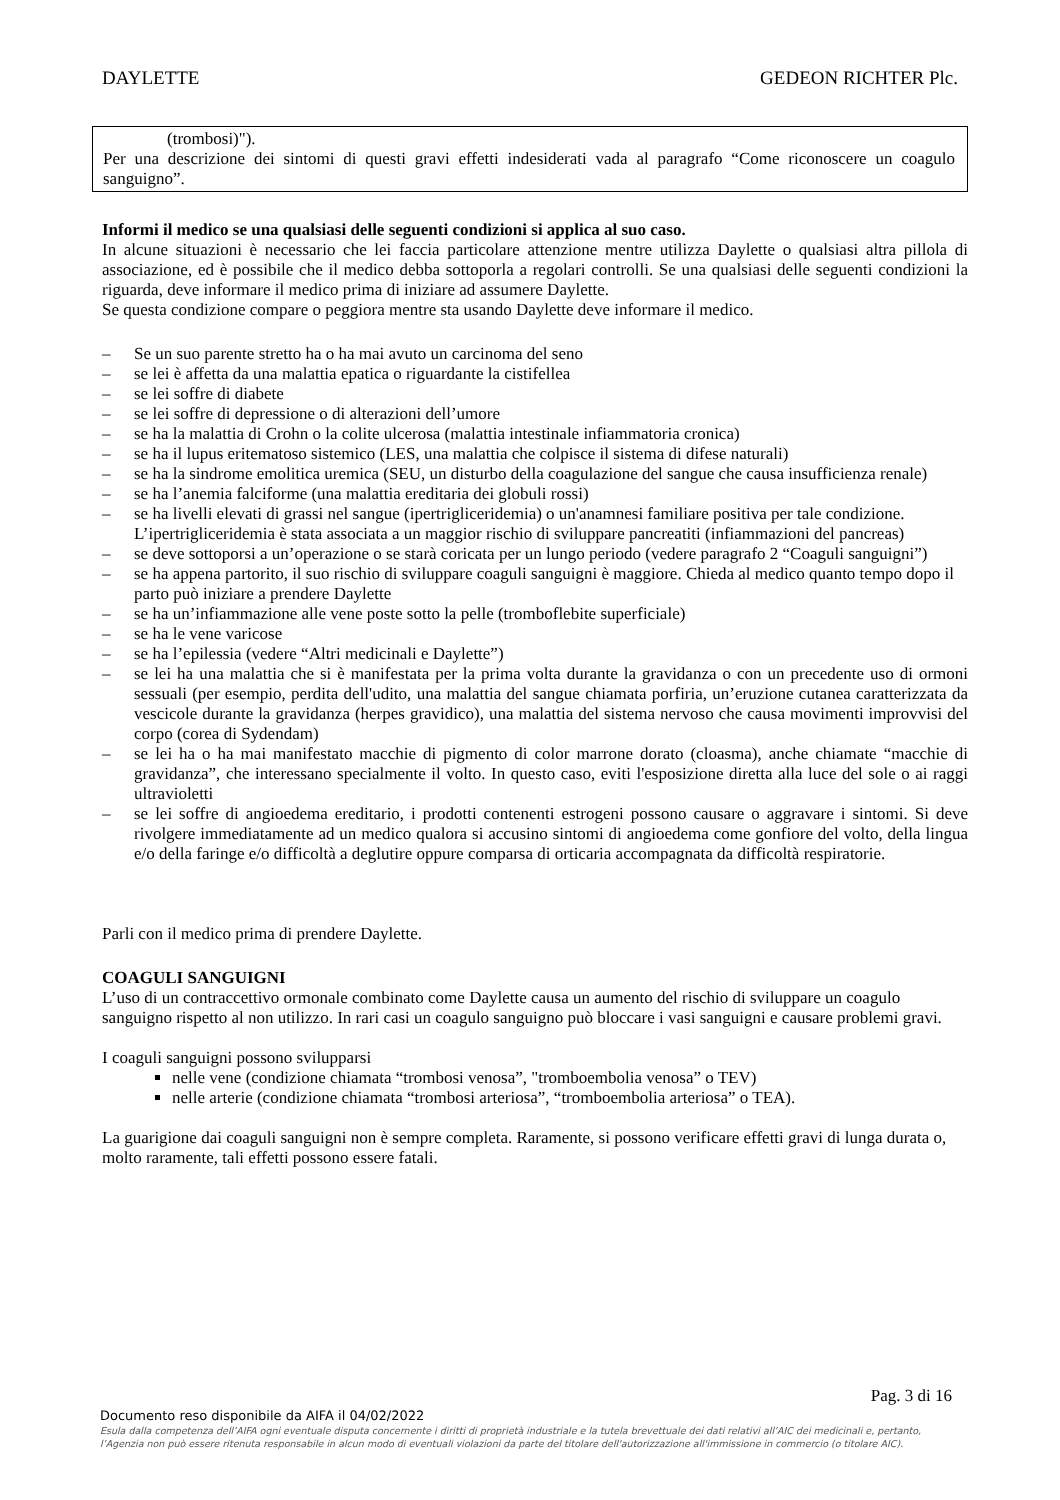DAYLETTE GEDEON RICHTER Plc.
(trombosi)").
Per una descrizione dei sintomi di questi gravi effetti indesiderati vada al paragrafo “Come riconoscere un coagulo sanguigno”.
Informi il medico se una qualsiasi delle seguenti condizioni si applica al suo caso.
In alcune situazioni è necessario che lei faccia particolare attenzione mentre utilizza Daylette o qualsiasi altra pillola di associazione, ed è possibile che il medico debba sottoporla a regolari controlli. Se una qualsiasi delle seguenti condizioni la riguarda, deve informare il medico prima di iniziare ad assumere Daylette.
Se questa condizione compare o peggiora mentre sta usando Daylette deve informare il medico.
– Se un suo parente stretto ha o ha mai avuto un carcinoma del seno
– se lei è affetta da una malattia epatica o riguardante la cistifellea
– se lei soffre di diabete
– se lei soffre di depressione o di alterazioni dell’umore
– se ha la malattia di Crohn o la colite ulcerosa (malattia intestinale infiammatoria cronica)
– se ha il lupus eritematoso sistemico (LES, una malattia che colpisce il sistema di difese naturali)
– se ha la sindrome emolitica uremica (SEU, un disturbo della coagulazione del sangue che causa insufficienza renale)
– se ha l’anemia falciforme (una malattia ereditaria dei globuli rossi)
– se ha livelli elevati di grassi nel sangue (ipertrigliceridemia) o un'anamnesi familiare positiva per tale condizione. L’ipertrigliceridemia è stata associata a un maggior rischio di sviluppare pancreatiti (infiammazioni del pancreas)
– se deve sottoporsi a un’operazione o se starà coricata per un lungo periodo (vedere paragrafo 2 “Coaguli sanguigni”)
– se ha appena partorito, il suo rischio di sviluppare coaguli sanguigni è maggiore. Chieda al medico quanto tempo dopo il parto può iniziare a prendere Daylette
– se ha un’infiammazione alle vene poste sotto la pelle (tromboflebite superficiale)
– se ha le vene varicose
– se ha l’epilessia (vedere “Altri medicinali e Daylette”)
– se lei ha una malattia che si è manifestata per la prima volta durante la gravidanza o con un precedente uso di ormoni sessuali (per esempio, perdita dell'udito, una malattia del sangue chiamata porfiria, un’eruzione cutanea caratterizzata da vescicole durante la gravidanza (herpes gravidico), una malattia del sistema nervoso che causa movimenti improvvisi del corpo (corea di Sydendam)
– se lei ha o ha mai manifestato macchie di pigmento di color marrone dorato (cloasma), anche chiamate “macchie di gravidanza”, che interessano specialmente il volto. In questo caso, eviti l'esposizione diretta alla luce del sole o ai raggi ultravioletti
– se lei soffre di angioedema ereditario, i prodotti contenenti estrogeni possono causare o aggravare i sintomi. Si deve rivolgere immediatamente ad un medico qualora si accusino sintomi di angioedema come gonfiore del volto, della lingua e/o della faringe e/o difficoltà a deglutire oppure comparsa di orticaria accompagnata da difficoltà respiratorie.
Parli con il medico prima di prendere Daylette.
COAGULI SANGUIGNI
L’uso di un contraccettivo ormonale combinato come Daylette causa un aumento del rischio di sviluppare un coagulo sanguigno rispetto al non utilizzo. In rari casi un coagulo sanguigno può bloccare i vasi sanguigni e causare problemi gravi.
I coaguli sanguigni possono svilupparsi
nelle vene (condizione chiamata “trombosi venosa”, "tromboembolia venosa” o TEV)
nelle arterie (condizione chiamata “trombosi arteriosa”, “tromboembolia arteriosa” o TEA).
La guarigione dai coaguli sanguigni non è sempre completa. Raramente, si possono verificare effetti gravi di lunga durata o, molto raramente, tali effetti possono essere fatali.
Pag. 3 di 16
Documento reso disponibile da AIFA il 04/02/2022
Esula dalla competenza dell’AIFA ogni eventuale disputa concernente i diritti di proprietà industriale e la tutela brevettuale dei dati relativi all’AIC dei medicinali e, pertanto, l’Agenzia non può essere ritenuta responsabile in alcun modo di eventuali violazioni da parte del titolare dell'autorizzazione all'immissione in commercio (o titolare AIC).